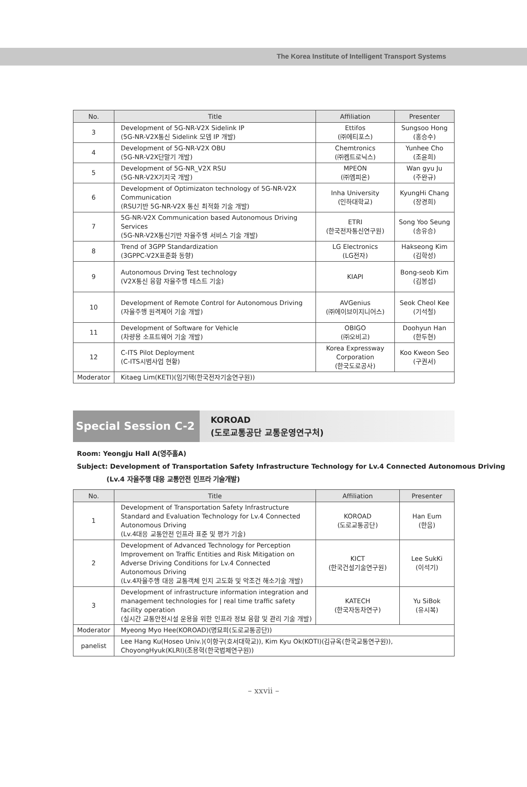The Korea Institute of Intelligent Transport Systems
| No. | Title | Affiliation | Presenter |
| --- | --- | --- | --- |
| 3 | Development of 5G-NR-V2X Sidelink IP (5G-NR-V2X통신 Sidelink 모뎀 IP 개발) | Ettifos (㈜에티포스) | Sungsoo Hong (홍승수) |
| 4 | Development of 5G-NR-V2X OBU (5G-NR-V2X단말기 개발) | Chemtronics (㈜켐트로닉스) | Yunhee Cho (조윤희) |
| 5 | Development of 5G-NR_V2X RSU (5G-NR-V2X기지국 개발) | MPEON (㈜엠피온) | Wan gyu Ju (주완규) |
| 6 | Development of Optimizaton technology of 5G-NR-V2X Communication (RSU기반 5G-NR-V2X 통신 최적화 기술 개발) | Inha University (인하대학교) | KyungHi Chang (장경희) |
| 7 | 5G-NR-V2X Communication based Autonomous Driving Services (5G-NR-V2X통신기반 자율주행 서비스 기술 개발) | ETRI (한국전자통신연구원) | Song Yoo Seung (송유승) |
| 8 | Trend of 3GPP Standardization (3GPPC-V2X표준화 동향) | LG Electronics (LG전자) | Hakseong Kim (김학성) |
| 9 | Autonomous Drving Test technology (V2X통신 융합 자율주행 테스트 기술) | KIAPI | Bong-seob Kim (김봉섭) |
| 10 | Development of Remote Control for Autonomous Driving (자율주행 원격제어 기술 개발) | AVGenius (㈜에이브이지니어스) | Seok Cheol Kee (기석철) |
| 11 | Development of Software for Vehicle (차량용 소프트웨어 기술 개발) | OBIGO (㈜오비고) | Doohyun Han (한두현) |
| 12 | C-ITS Pilot Deployment (C-ITS시범사업 현황) | Korea Expressway Corporation (한국도로공사) | Koo Kweon Seo (구권서) |
| Moderator | Kitaeg Lim(KETI)(임기택(한국전자기술연구원)) | | |
Special Session C-2
KOROAD
(도로교통공단 교통운영연구처)
Room: Yeongju Hall A(영주홀A)
Subject: Development of Transportation Safety Infrastructure Technology for Lv.4 Connected Autonomous Driving
(Lv.4 자율주행 대응 교통안전 인프라 기술개발)
| No. | Title | Affiliation | Presenter |
| --- | --- | --- | --- |
| 1 | Development of Transportation Safety Infrastructure Standard and Evaluation Technology for Lv.4 Connected Autonomous Driving (Lv.4대응 교통안전 인프라 표준 및 평가 기술) | KOROAD (도로교통공단) | Han Eum (한음) |
| 2 | Development of Advanced Technology for Perception Improvement on Traffic Entities and Risk Mitigation on Adverse Driving Conditions for Lv.4 Connected Autonomous Driving (Lv.4자율주행 대응 교통객체 인지 고도화 및 악조건 해소기술 개발) | KICT (한국건설기술연구원) | Lee SukKi (이석기) |
| 3 | Development of infrastructure information integration and management technologies for / real time traffic safety facility operation (실시간 교통안전시설 운용을 위한 인프라 정보 융합 및 관리 기술 개발) | KATECH (한국자동차연구) | Yu SiBok (유시복) |
| Moderator | Myeong Myo Hee(KOROAD)(명묘희(도로교통공단)) | | |
| panelist | Lee Hang Ku(Hoseo Univ.)(이항구(호서대학교)), Kim Kyu Ok(KOTI)(김규옥(한국교통연구원)), ChoyongHyuk(KLRI)(조용혁(한국법제연구원)) | | |
– xxvii –